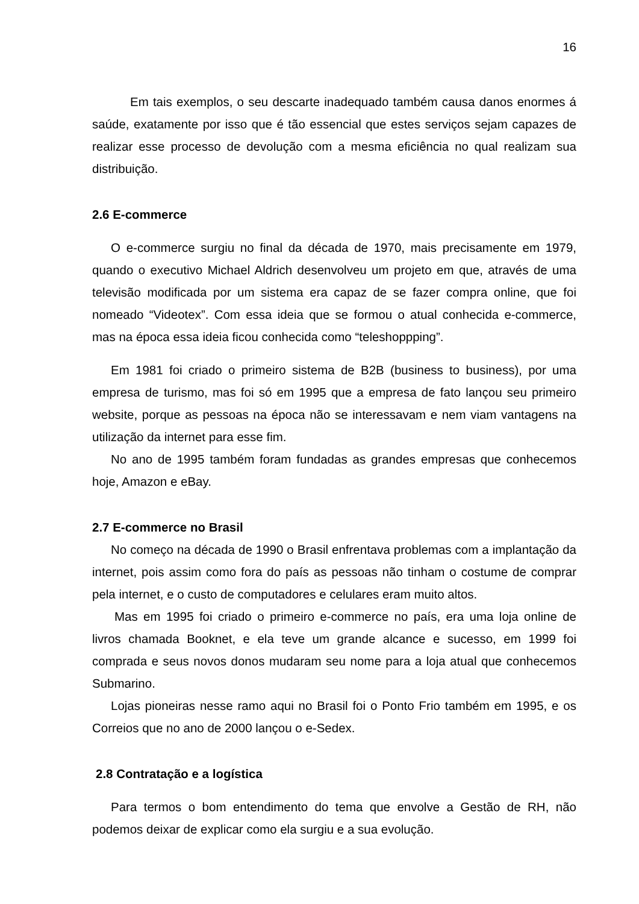16
Em tais exemplos, o seu descarte inadequado também causa danos enormes á saúde, exatamente por isso que é tão essencial que estes serviços sejam capazes de realizar esse processo de devolução com a mesma eficiência no qual realizam sua distribuição.
2.6 E-commerce
O e-commerce surgiu no final da década de 1970, mais precisamente em 1979, quando o executivo Michael Aldrich desenvolveu um projeto em que, através de uma televisão modificada por um sistema era capaz de se fazer compra online, que foi nomeado “Videotex”. Com essa ideia que se formou o atual conhecida e-commerce, mas na época essa ideia ficou conhecida como “teleshoppping”.
Em 1981 foi criado o primeiro sistema de B2B (business to business), por uma empresa de turismo, mas foi só em 1995 que a empresa de fato lançou seu primeiro website, porque as pessoas na época não se interessavam e nem viam vantagens na utilização da internet para esse fim.
No ano de 1995 também foram fundadas as grandes empresas que conhecemos hoje, Amazon e eBay.
2.7 E-commerce no Brasil
No começo na década de 1990 o Brasil enfrentava problemas com a implantação da internet, pois assim como fora do país as pessoas não tinham o costume de comprar pela internet, e o custo de computadores e celulares eram muito altos.
Mas em 1995 foi criado o primeiro e-commerce no país, era uma loja online de livros chamada Booknet, e ela teve um grande alcance e sucesso, em 1999 foi comprada e seus novos donos mudaram seu nome para a loja atual que conhecemos Submarino.
Lojas pioneiras nesse ramo aqui no Brasil foi o Ponto Frio também em 1995, e os Correios que no ano de 2000 lançou o e-Sedex.
2.8 Contratação e a logística
Para termos o bom entendimento do tema que envolve a Gestão de RH, não podemos deixar de explicar como ela surgiu e a sua evolução.